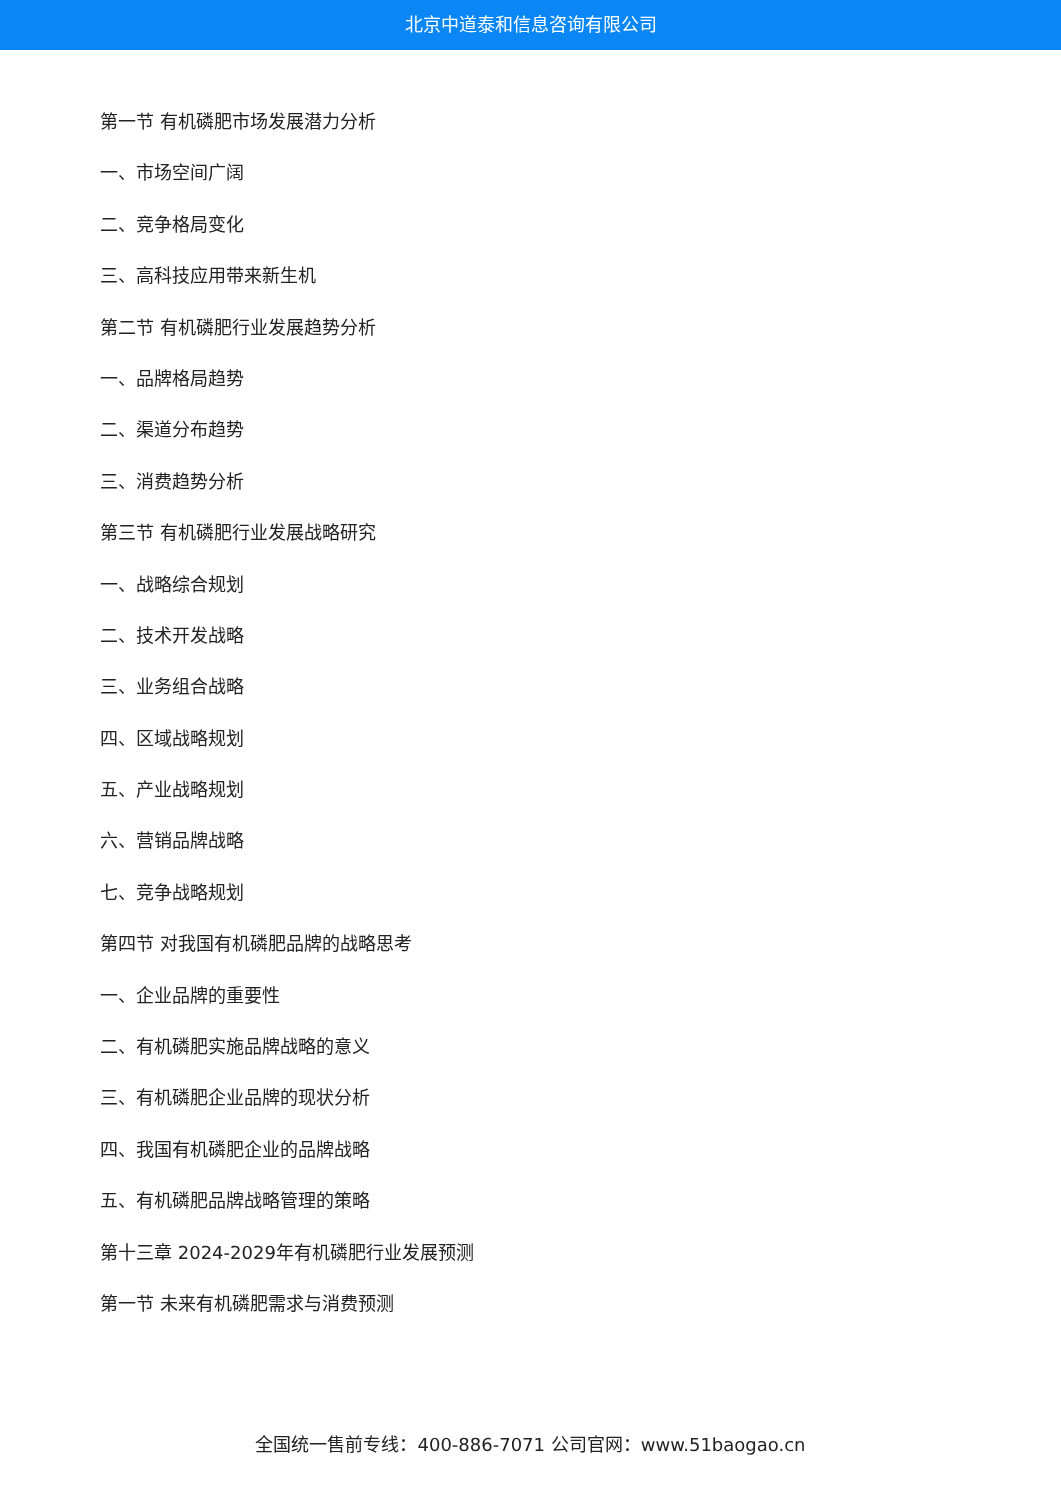北京中道泰和信息咨询有限公司
第一节 有机磷肥市场发展潜力分析
一、市场空间广阔
二、竞争格局变化
三、高科技应用带来新生机
第二节 有机磷肥行业发展趋势分析
一、品牌格局趋势
二、渠道分布趋势
三、消费趋势分析
第三节 有机磷肥行业发展战略研究
一、战略综合规划
二、技术开发战略
三、业务组合战略
四、区域战略规划
五、产业战略规划
六、营销品牌战略
七、竞争战略规划
第四节 对我国有机磷肥品牌的战略思考
一、企业品牌的重要性
二、有机磷肥实施品牌战略的意义
三、有机磷肥企业品牌的现状分析
四、我国有机磷肥企业的品牌战略
五、有机磷肥品牌战略管理的策略
第十三章 2024-2029年有机磷肥行业发展预测
第一节 未来有机磷肥需求与消费预测
全国统一售前专线：400-886-7071 公司官网：www.51baogao.cn